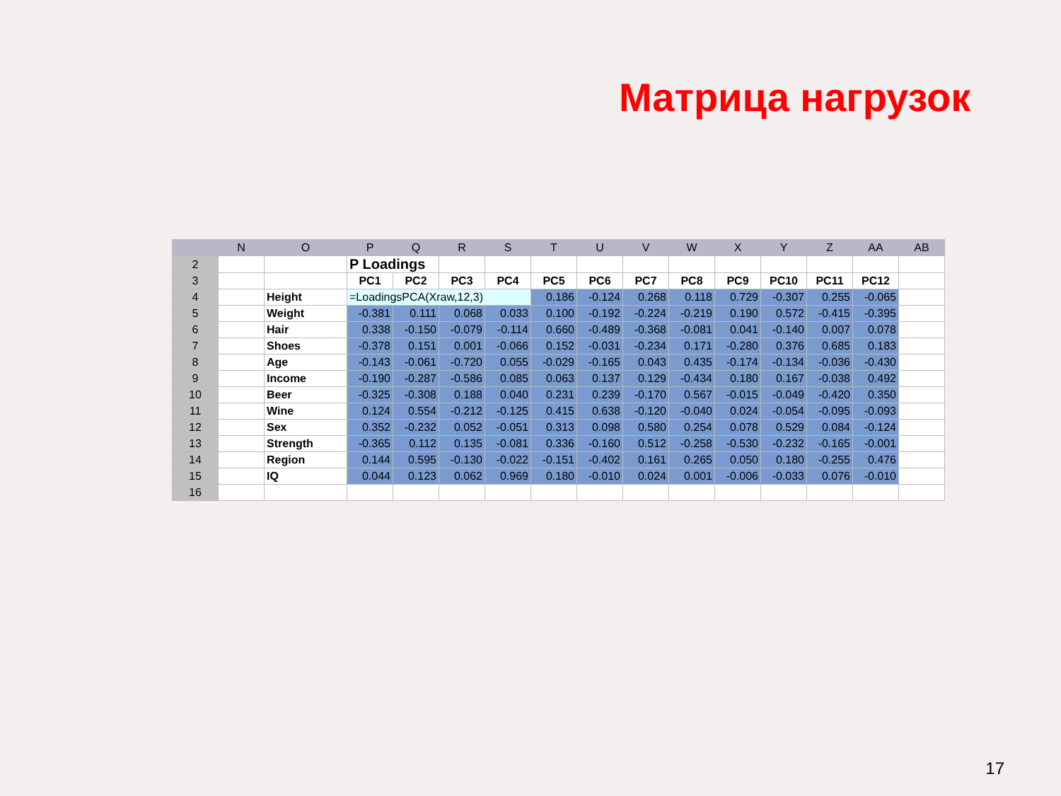Матрица нагрузок
| | N | O | P | Q | R | S | T | U | V | W | X | Y | Z | AA | AB |
| --- | --- | --- | --- | --- | --- | --- | --- | --- | --- | --- | --- | --- | --- | --- | --- |
| 2 | | | P Loadings | | | | | | | | | | | | |
| 3 | | | PC1 | PC2 | PC3 | PC4 | PC5 | PC6 | PC7 | PC8 | PC9 | PC10 | PC11 | PC12 | |
| 4 | | Height | =LoadingsPCA(Xraw,12,3) | | | | 0.186 | -0.124 | 0.268 | 0.118 | 0.729 | -0.307 | 0.255 | -0.065 | |
| 5 | | Weight | -0.381 | 0.111 | 0.068 | 0.033 | 0.100 | -0.192 | -0.224 | -0.219 | 0.190 | 0.572 | -0.415 | -0.395 | |
| 6 | | Hair | 0.338 | -0.150 | -0.079 | -0.114 | 0.660 | -0.489 | -0.368 | -0.081 | 0.041 | -0.140 | 0.007 | 0.078 | |
| 7 | | Shoes | -0.378 | 0.151 | 0.001 | -0.066 | 0.152 | -0.031 | -0.234 | 0.171 | -0.280 | 0.376 | 0.685 | 0.183 | |
| 8 | | Age | -0.143 | -0.061 | -0.720 | 0.055 | -0.029 | -0.165 | 0.043 | 0.435 | -0.174 | -0.134 | -0.036 | -0.430 | |
| 9 | | Income | -0.190 | -0.287 | -0.586 | 0.085 | 0.063 | 0.137 | 0.129 | -0.434 | 0.180 | 0.167 | -0.038 | 0.492 | |
| 10 | | Beer | -0.325 | -0.308 | 0.188 | 0.040 | 0.231 | 0.239 | -0.170 | 0.567 | -0.015 | -0.049 | -0.420 | 0.350 | |
| 11 | | Wine | 0.124 | 0.554 | -0.212 | -0.125 | 0.415 | 0.638 | -0.120 | -0.040 | 0.024 | -0.054 | -0.095 | -0.093 | |
| 12 | | Sex | 0.352 | -0.232 | 0.052 | -0.051 | 0.313 | 0.098 | 0.580 | 0.254 | 0.078 | 0.529 | 0.084 | -0.124 | |
| 13 | | Strength | -0.365 | 0.112 | 0.135 | -0.081 | 0.336 | -0.160 | 0.512 | -0.258 | -0.530 | -0.232 | -0.165 | -0.001 | |
| 14 | | Region | 0.144 | 0.595 | -0.130 | -0.022 | -0.151 | -0.402 | 0.161 | 0.265 | 0.050 | 0.180 | -0.255 | 0.476 | |
| 15 | | IQ | 0.044 | 0.123 | 0.062 | 0.969 | 0.180 | -0.010 | 0.024 | 0.001 | -0.006 | -0.033 | 0.076 | -0.010 | |
| 16 | | | | | | | | | | | | | | | |
17